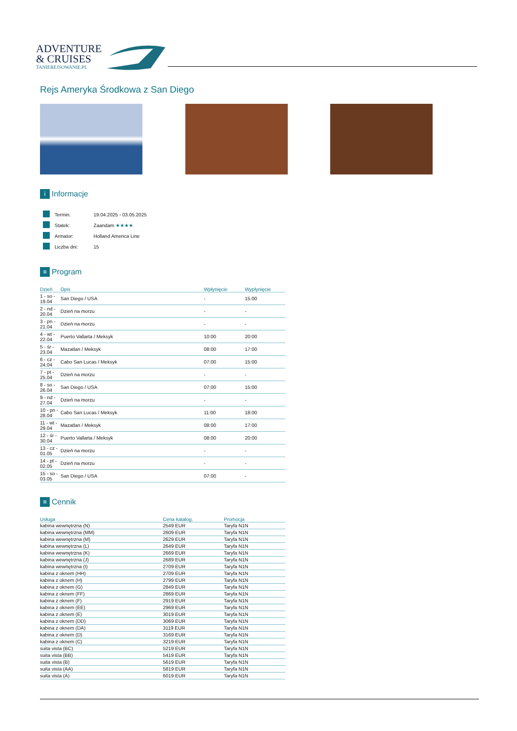ADVENTURE
& CRUISES
TANIEREJSOWANIE.PL
Rejs Ameryka Środkowa z San Diego
i Informacje
| | Termin: | 19.04.2025 - 03.05.2025 |
| | Statek: | Zaandam ★★★★ |
| | Armator: | Holland America Line |
| | Liczba dni: | 15 |
≡ Program
| Dzień | Opis | Wpłynięcie | Wypłynięcie |
| --- | --- | --- | --- |
| 1 - so - 19.04 | San Diego / USA | - | 15:00 |
| 2 - nd - 20.04 | Dzień na morzu | - | - |
| 3 - pn - 21.04 | Dzień na morzu | - | - |
| 4 - wt - 22.04 | Puerto Vallarta / Meksyk | 10:00 | 20:00 |
| 5 - śr - 23.04 | Mazatlan / Meksyk | 08:00 | 17:00 |
| 6 - cz - 24.04 | Cabo San Lucas / Meksyk | 07:00 | 15:00 |
| 7 - pt - 25.04 | Dzień na morzu | - | - |
| 8 - so - 26.04 | San Diego / USA | 07:00 | 15:00 |
| 9 - nd - 27.04 | Dzień na morzu | - | - |
| 10 - pn - 28.04 | Cabo San Lucas / Meksyk | 11:00 | 18:00 |
| 11 - wt - 29.04 | Mazatlan / Meksyk | 08:00 | 17:00 |
| 12 - śr - 30.04 | Puerto Vallarta / Meksyk | 08:00 | 20:00 |
| 13 - cz - 01.05 | Dzień na morzu | - | - |
| 14 - pt - 02.05 | Dzień na morzu | - | - |
| 15 - so - 03.05 | San Diego / USA | 07:00 | - |
≡ Cennik
| Usługa | Cena katalog. | Promocja |
| --- | --- | --- |
| kabina wewnętrzna (N) | 2549 EUR | Taryfa N1N |
| kabina wewnętrzna (MM) | 2609 EUR | Taryfa N1N |
| kabina wewnętrzna (M) | 2629 EUR | Taryfa N1N |
| kabina wewnętrzna (L) | 2649 EUR | Taryfa N1N |
| kabina wewnętrzna (K) | 2669 EUR | Taryfa N1N |
| kabina wewnętrzna (J) | 2689 EUR | Taryfa N1N |
| kabina wewnętrzna (I) | 2709 EUR | Taryfa N1N |
| kabina z oknem (HH) | 2709 EUR | Taryfa N1N |
| kabina z oknem (H) | 2799 EUR | Taryfa N1N |
| kabina z oknem (G) | 2849 EUR | Taryfa N1N |
| kabina z oknem (FF) | 2869 EUR | Taryfa N1N |
| kabina z oknem (F) | 2919 EUR | Taryfa N1N |
| kabina z oknem (EE) | 2969 EUR | Taryfa N1N |
| kabina z oknem (E) | 3019 EUR | Taryfa N1N |
| kabina z oknem (DD) | 3069 EUR | Taryfa N1N |
| kabina z oknem (DA) | 3119 EUR | Taryfa N1N |
| kabina z oknem (D) | 3169 EUR | Taryfa N1N |
| kabina z oknem (C) | 3219 EUR | Taryfa N1N |
| suita vista (BC) | 5219 EUR | Taryfa N1N |
| suita vista (BB) | 5419 EUR | Taryfa N1N |
| suita vista (B) | 5619 EUR | Taryfa N1N |
| suita vista (AA) | 5819 EUR | Taryfa N1N |
| suita vista (A) | 6019 EUR | Taryfa N1N |